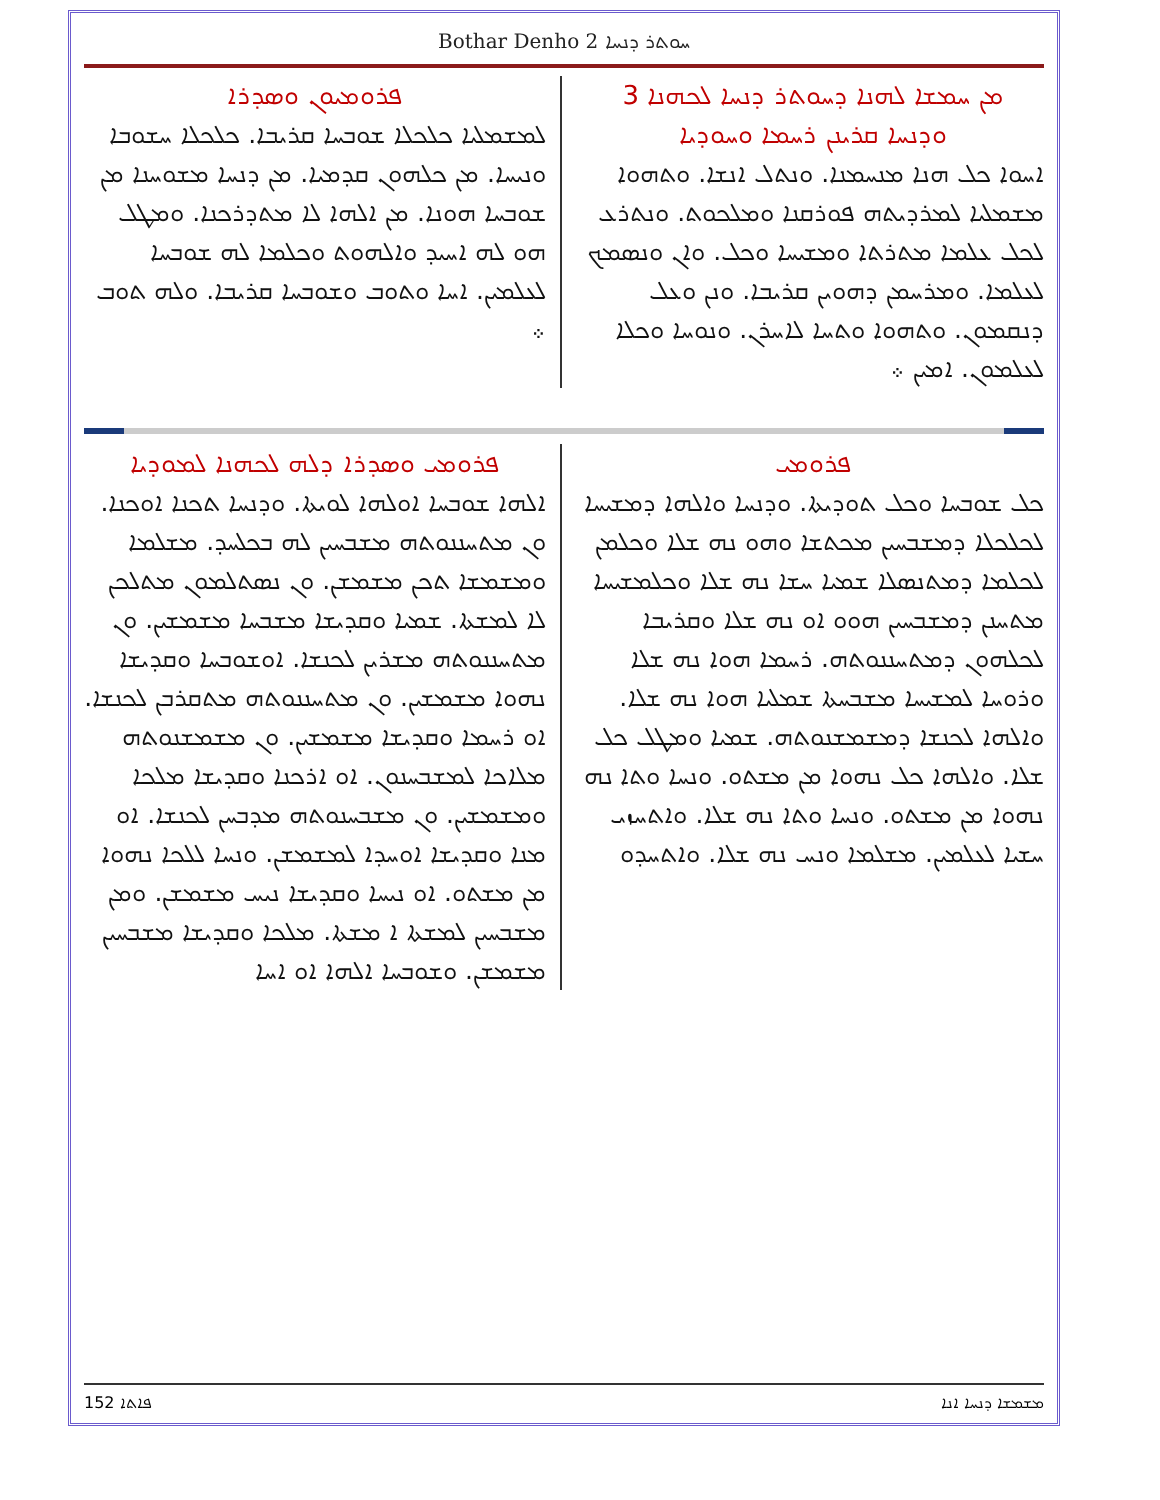Bothar Denho 2 ܚܘܬܪ ܕܢܚܐ
ܡܢ ܚܡܫܐ ܠܗܢܐ ܕܚܘܬܪ ܕܢܚܐ ܠܟܗܢܐ 3
ܘܕܢܚܐ ܩܪܝܢܢ ܪܚܡܐ ܘܚܘܕܝܐ
ܐܚܘܐ ܟܠ ܗܢܐ ܡܢܚܡܢܐ. ܘܢܬܠ ܐܢܫܐ. ܘܬܗܘܐ ܡܫܡܠܝܐ ܠܡܪܕܝܬܗ ܦܘܪܩܢܐ ܘܡܠܟܘܬ. ܘܢܬܪܥ ܠܟܠ ܥܠܡܐ ܡܬܪܬܐ ܘܡܫܝܚܐ ܘܟܠ. ܘܐܢ ܘܢܣܡܟ ܠܥܠܡܐ. ܘܡܪܚܡܢ ܕܗܘܝܢ ܩܪܝܒܐ. ܘܢܢ ܘܥܠ ܕܢܩܡܘܢ. ܘܬܗܘܐ ܘܬܚܐ ܠܐܚܪܢ. ܘܢܘܚܐ ܘܟܠܐ ܠܥܠܡܘܢ. ܐܡܝܢ ܀
ܦܪܘܡܝܘܢ ܘܣܕܪܐ
ܠܡܫܡܠܝܐ ܟܠܟܠܐ ܫܘܒܚܐ ܩܪܝܒܐ. ܟܠܟܠܐ ܚܫܘܒܐ ܘܢܝܚܐ. ܡܢ ܟܠܗܘܢ ܩܕܡܝܐ. ܡܢ ܕܢܚܐ ܡܫܘܚܢܐ ܡܢ ܫܘܒܚܐ ܗܘܢܐ. ܡܢ ܐܠܗܐ ܠܐ ܡܬܕܪܟܢܐ. ܘܡܛܠ ܗܘ ܠܗ ܐܚܝܕ ܘܐܠܗܘܬ ܘܟܠܡܐ ܠܗ ܫܘܒܚܐ ܠܥܠܡܝܢ. ܐܚܐ ܘܬܘܒ ܘܫܘܒܚܐ ܩܪܝܒܐ. ܘܠܗ ܬܘܒ ܀
ܦܪܘܡܝ
ܟܠ ܫܘܒܚܐ ܘܟܠ ܬܘܕܝܬܐ. ܘܕܢܚܐ ܘܐܠܗܐ ܕܡܫܝܚܐ ܠܟܠܟܠܐ ܕܡܫܒܚܝܢ ܡܟܬܫܐ ܘܗܘ ܢܗ ܫܠܐ ܘܟܠܡܢ ܠܟܠܡܐ ܕܡܬܢܣܠܐ ܫܡܝܐ ܚܫܐ ܢܗ ܫܠܐ ܘܟܠܡܫܝܚܐ ܡܬܚܢܢ ܕܡܫܒܚܝܢ ܗܘܘ ܐܘ ܢܗ ܫܠܐ ܘܩܪܝܒܐ ܠܟܠܗܘܢ ܕܡܬܚܢܢܘܬܗ. ܪܚܡܐ ܗܘܐ ܢܗ ܫܠܐ ܘܪܘܚܐ ܠܡܫܝܚܐ ܡܫܒܚܬܐ ܫܡܠܝܐ ܗܘܐ ܢܗ ܫܠܐ. ܘܐܠܗܐ ܠܟܢܫܐ ܕܡܫܡܫܢܘܬܗ. ܫܡܝܐ ܘܡܛܠ ܟܠ ܫܠܐ. ܘܐܠܗܐ ܟܠ ܢܗܘܐ ܡܢ ܡܫܬܘ. ܘܢܚܐ ܘܬܐ ܢܗ ܢܗܘܐ ܡܢ ܡܫܬܘ. ܘܢܚܐ ܘܬܐ ܢܗ ܫܠܐ. ܘܐܬܚܙܝ ܚܫܝܐ ܠܥܠܡܝܢ. ܡܫܠܡܐ ܘܢܚ ܢܗ ܫܠܐ. ܘܐܬܚܕܘ
ܦܪܘܡܝ ܘܣܕܪܐ ܕܠܗ ܠܟܗܢܐ ܠܡܘܕܝܐ
ܐܠܗܐ ܫܘܒܚܐ ܐܘܠܗܐ ܠܘܝܬܐ. ܘܕܢܚܐ ܬܟܢܐ ܐܘܟܢܐ. ܘܢ ܡܬܚܢܢܘܬܗ ܡܫܒܚܝܢ ܠܗ ܒܟܠܚܕ. ܡܫܠܡܐ ܘܡܫܡܫܐ ܬܟܢ ܡܫܡܫܢ. ܘܢ ܢܣܬܠܡܘܢ ܡܬܠܟܢ ܠܐ ܠܡܫܬܐ. ܫܡܝܐ ܘܩܕܝܫܐ ܡܫܒܚܐ ܡܫܡܫܝܢ. ܘܢ ܡܬܚܢܢܘܬܗ ܡܫܪܝܢ ܠܟܢܫܐ. ܐܘܫܘܒܚܐ ܘܩܕܝܫܐ ܢܗܘܐ ܡܫܡܫܝܢ. ܘܢ ܡܬܚܢܢܘܬܗ ܡܬܩܪܒܢ ܠܟܢܫܐ. ܐܘ ܪܚܡܐ ܘܩܕܝܫܐ ܡܫܡܫܝܢ. ܘܢ ܡܫܡܫܢܘܬܗ ܡܠܐܟܐ ܠܡܫܒܚܢܘܢ. ܐܘ ܐܪܟܢܐ ܘܩܕܝܫܐ ܡܠܟܐ ܘܡܫܡܫܝܢ. ܘܢ ܡܫܒܚܢܘܬܗ ܡܕܒܚܢ ܠܟܢܫܐ. ܐܘ ܡܢܐ ܘܩܕܝܫܐ ܐܘܚܕܐ ܠܡܫܡܫܢ. ܘܢܚܐ ܠܠܟܐ ܢܗܘܐ ܡܢ ܡܫܬܘ. ܐܘ ܢܝܚܐ ܘܩܕܝܫܐ ܢܝܚ ܡܫܡܫܢ. ܘܡܢ ܡܫܒܚܝܢ ܠܡܫܬܐ ܐ ܡܫܬܐ. ܡܠܟܐ ܘܩܕܝܫܐ ܡܫܒܚܝܢ ܡܫܡܫܢ. ܘܫܘܒܚܐ ܐܠܗܐ ܐܘ ܐܚܐ
152 ܦܐܬܐ ܡܫܡܫܐ ܕܢܚܐ ܐܢܐ